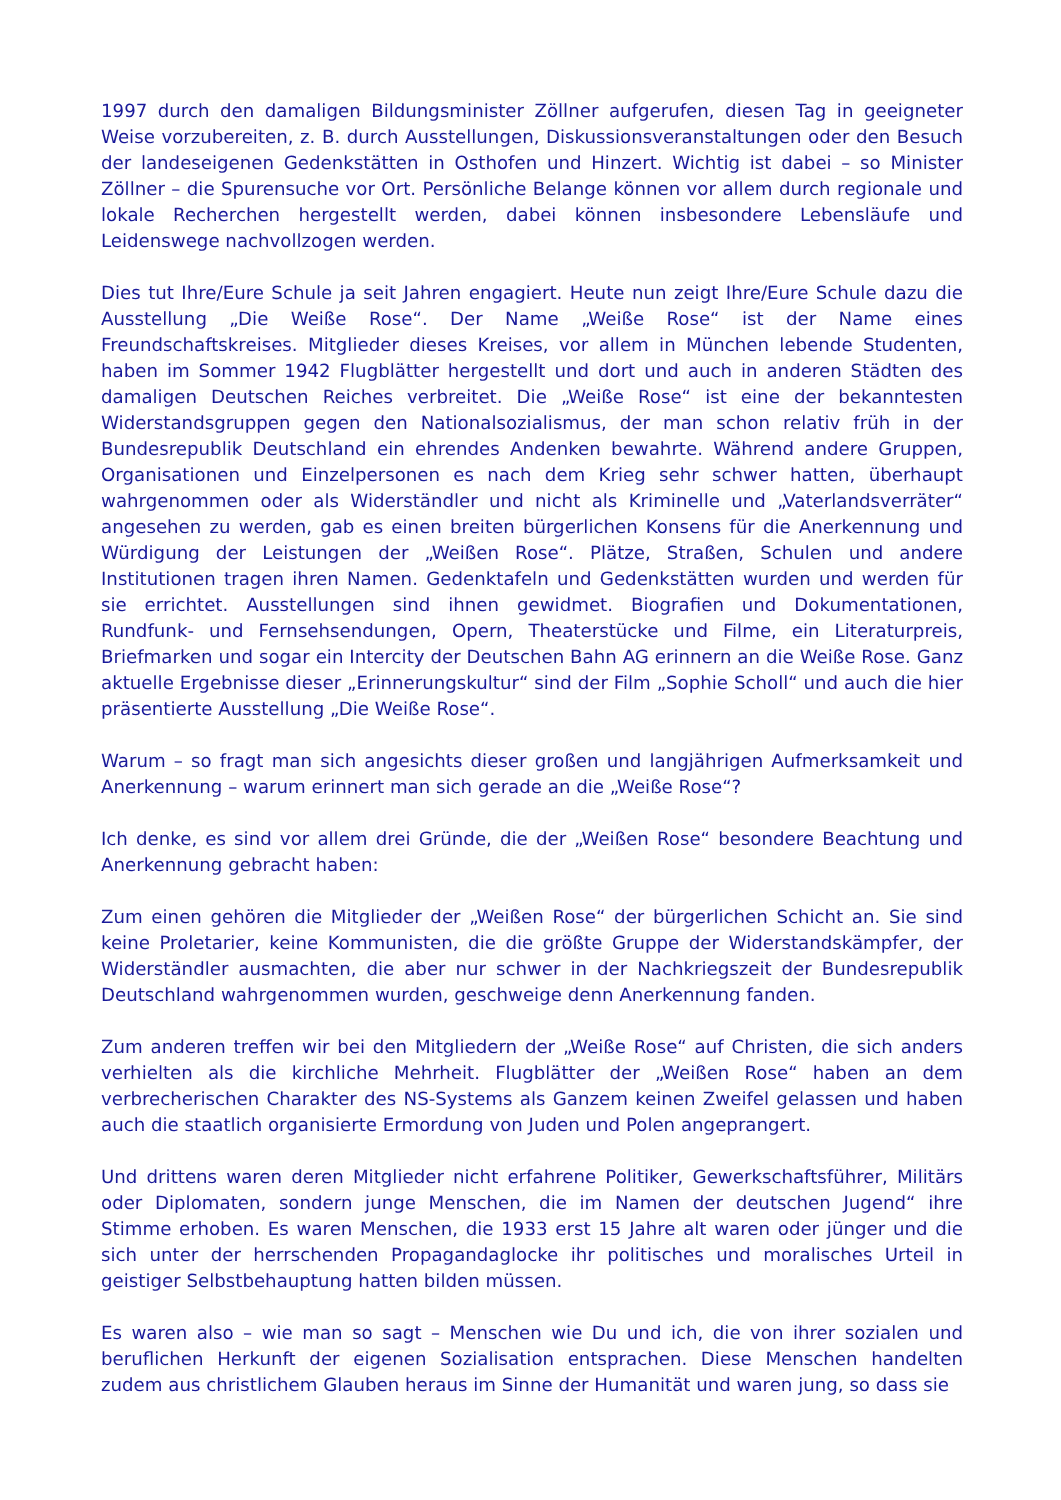1997 durch den damaligen Bildungsminister Zöllner aufgerufen, diesen Tag in geeigneter Weise vorzubereiten, z. B. durch Ausstellungen, Diskussionsveranstaltungen oder den Besuch der landeseigenen Gedenkstätten in Osthofen und Hinzert. Wichtig ist dabei – so Minister Zöllner – die Spurensuche vor Ort. Persönliche Belange können vor allem durch regionale und lokale Recherchen hergestellt werden, dabei können insbesondere Lebensläufe und Leidenswege nachvollzogen werden.
Dies tut Ihre/Eure Schule ja seit Jahren engagiert. Heute nun zeigt Ihre/Eure Schule dazu die Ausstellung „Die Weiße Rose“. Der Name „Weiße Rose“ ist der Name eines Freundschaftskreises. Mitglieder dieses Kreises, vor allem in München lebende Studenten, haben im Sommer 1942 Flugblätter hergestellt und dort und auch in anderen Städten des damaligen Deutschen Reiches verbreitet. Die „Weiße Rose“ ist eine der bekanntesten Widerstandsgruppen gegen den Nationalsozialismus, der man schon relativ früh in der Bundesrepublik Deutschland ein ehrendes Andenken bewahrte. Während andere Gruppen, Organisationen und Einzelpersonen es nach dem Krieg sehr schwer hatten, überhaupt wahrgenommen oder als Widerständler und nicht als Kriminelle und „Vaterlandsverräter“ angesehen zu werden, gab es einen breiten bürgerlichen Konsens für die Anerkennung und Würdigung der Leistungen der „Weißen Rose“. Plätze, Straßen, Schulen und andere Institutionen tragen ihren Namen. Gedenktafeln und Gedenkstätten wurden und werden für sie errichtet. Ausstellungen sind ihnen gewidmet. Biografien und Dokumentationen, Rundfunk- und Fernsehsendungen, Opern, Theaterstücke und Filme, ein Literaturpreis, Briefmarken und sogar ein Intercity der Deutschen Bahn AG erinnern an die Weiße Rose. Ganz aktuelle Ergebnisse dieser „Erinnerungskultur“ sind der Film „Sophie Scholl“ und auch die hier präsentierte Ausstellung „Die Weiße Rose“.
Warum – so fragt man sich angesichts dieser großen und langjährigen Aufmerksamkeit und Anerkennung – warum erinnert man sich gerade an die „Weiße Rose“?
Ich denke, es sind vor allem drei Gründe, die der „Weißen Rose“ besondere Beachtung und Anerkennung gebracht haben:
Zum einen gehören die Mitglieder der „Weißen Rose“ der bürgerlichen Schicht an. Sie sind keine Proletarier, keine Kommunisten, die die größte Gruppe der Widerstandskämpfer, der Widerständler ausmachten, die aber nur schwer in der Nachkriegszeit der Bundesrepublik Deutschland wahrgenommen wurden, geschweige denn Anerkennung fanden.
Zum anderen treffen wir bei den Mitgliedern der „Weiße Rose“ auf Christen, die sich anders verhielten als die kirchliche Mehrheit. Flugblätter der „Weißen Rose“ haben an dem verbrecherischen Charakter des NS-Systems als Ganzem keinen Zweifel gelassen und haben auch die staatlich organisierte Ermordung von Juden und Polen angeprangert.
Und drittens waren deren Mitglieder nicht erfahrene Politiker, Gewerkschaftsführer, Militärs oder Diplomaten, sondern junge Menschen, die im Namen der deutschen Jugend“ ihre Stimme erhoben. Es waren Menschen, die 1933 erst 15 Jahre alt waren oder jünger und die sich unter der herrschenden Propagandaglocke ihr politisches und moralisches Urteil in geistiger Selbstbehauptung hatten bilden müssen.
Es waren also – wie man so sagt – Menschen wie Du und ich, die von ihrer sozialen und beruflichen Herkunft der eigenen Sozialisation entsprachen. Diese Menschen handelten zudem aus christlichem Glauben heraus im Sinne der Humanität und waren jung, so dass sie